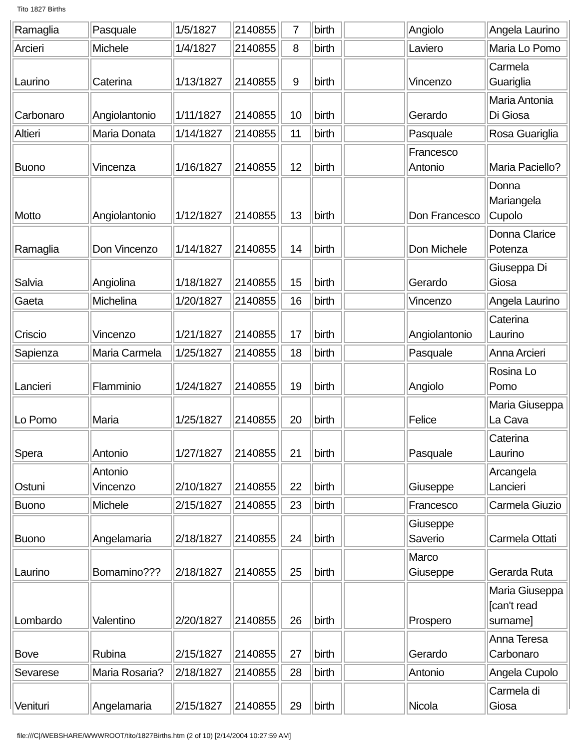Tito 1827 Births
| Ramaglia | Pasquale | 1/5/1827 | 2140855 | 7 | birth | | Angiolo | Angela Laurino |
| Arcieri | Michele | 1/4/1827 | 2140855 | 8 | birth | | Laviero | Maria Lo Pomo |
| Laurino | Caterina | 1/13/1827 | 2140855 | 9 | birth | | Vincenzo | Carmela Guariglia |
| Carbonaro | Angiolantonio | 1/11/1827 | 2140855 | 10 | birth | | Gerardo | Maria Antonia Di Giosa |
| Altieri | Maria Donata | 1/14/1827 | 2140855 | 11 | birth | | Pasquale | Rosa Guariglia |
| Buono | Vincenza | 1/16/1827 | 2140855 | 12 | birth | | Francesco Antonio | Maria Paciello? |
| Motto | Angiolantonio | 1/12/1827 | 2140855 | 13 | birth | | Don Francesco | Donna Mariangela Cupolo |
| Ramaglia | Don Vincenzo | 1/14/1827 | 2140855 | 14 | birth | | Don Michele | Donna Clarice Potenza |
| Salvia | Angiolina | 1/18/1827 | 2140855 | 15 | birth | | Gerardo | Giuseppa Di Giosa |
| Gaeta | Michelina | 1/20/1827 | 2140855 | 16 | birth | | Vincenzo | Angela Laurino |
| Criscio | Vincenzo | 1/21/1827 | 2140855 | 17 | birth | | Angiolantonio | Caterina Laurino |
| Sapienza | Maria Carmela | 1/25/1827 | 2140855 | 18 | birth | | Pasquale | Anna Arcieri |
| Lancieri | Flamminio | 1/24/1827 | 2140855 | 19 | birth | | Angiolo | Rosina Lo Pomo |
| Lo Pomo | Maria | 1/25/1827 | 2140855 | 20 | birth | | Felice | Maria Giuseppa La Cava |
| Spera | Antonio | 1/27/1827 | 2140855 | 21 | birth | | Pasquale | Caterina Laurino |
| Ostuni | Antonio Vincenzo | 2/10/1827 | 2140855 | 22 | birth | | Giuseppe | Arcangela Lancieri |
| Buono | Michele | 2/15/1827 | 2140855 | 23 | birth | | Francesco | Carmela Giuzio |
| Buono | Angelamaria | 2/18/1827 | 2140855 | 24 | birth | | Giuseppe Saverio | Carmela Ottati |
| Laurino | Bomamino??? | 2/18/1827 | 2140855 | 25 | birth | | Marco Giuseppe | Gerarda Ruta |
| Lombardo | Valentino | 2/20/1827 | 2140855 | 26 | birth | | Prospero | Maria Giuseppa [can't read surname] |
| Bove | Rubina | 2/15/1827 | 2140855 | 27 | birth | | Gerardo | Anna Teresa Carbonaro |
| Sevarese | Maria Rosaria? | 2/18/1827 | 2140855 | 28 | birth | | Antonio | Angela Cupolo |
| Venituri | Angelamaria | 2/15/1827 | 2140855 | 29 | birth | | Nicola | Carmela di Giosa |
file:///C|/WEBSHARE/WWWROOT/tito/1827Births.htm (2 of 10) [2/14/2004 10:27:59 AM]